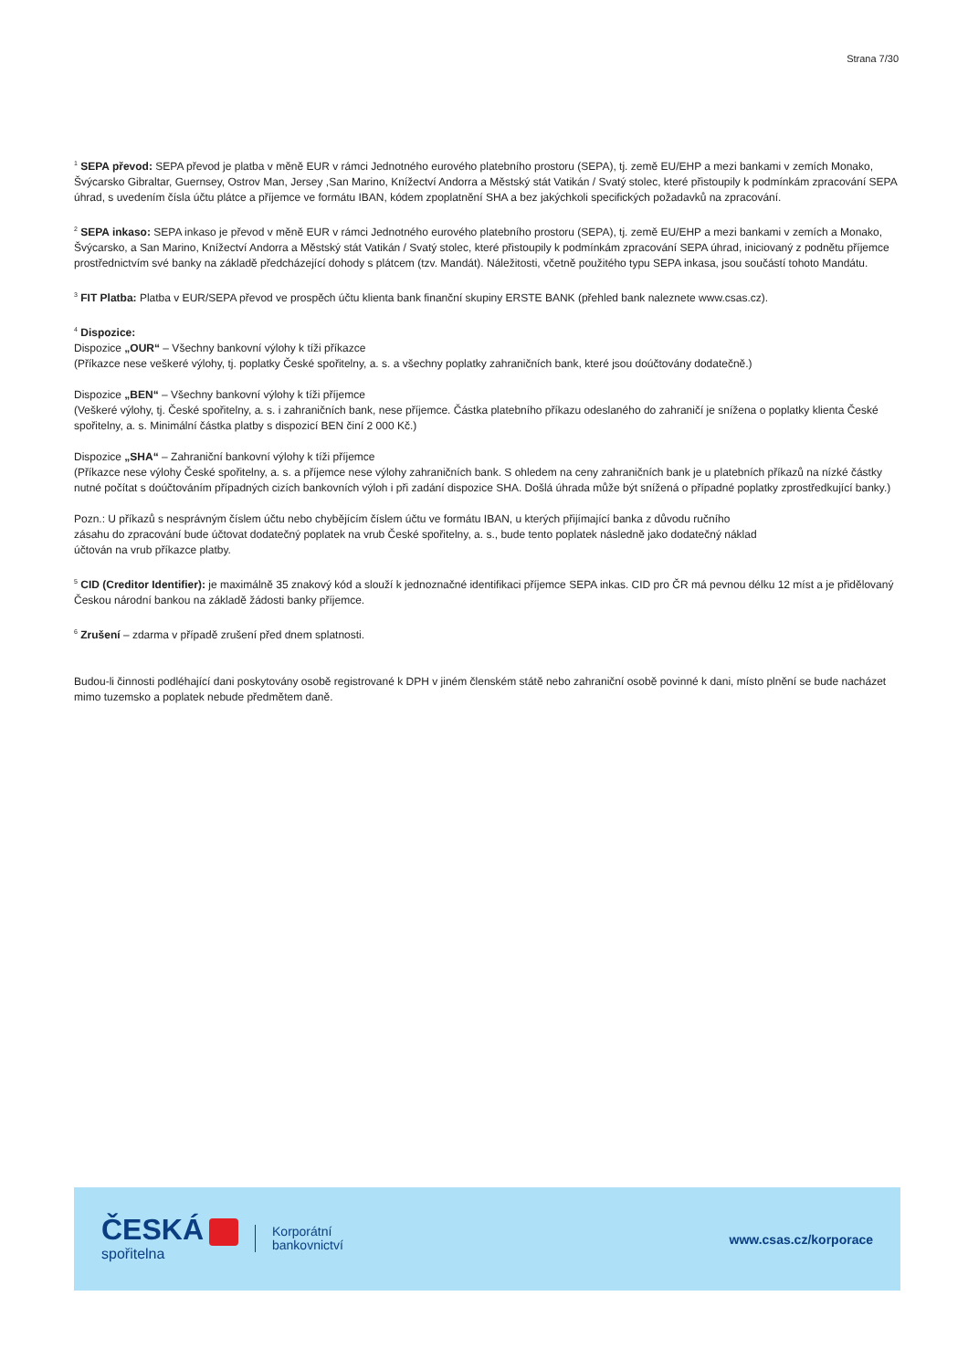Strana 7/30
<sup>1</sup> SEPA převod: SEPA převod je platba v měně EUR v rámci Jednotného eurového platebního prostoru (SEPA), tj. země EU/EHP a mezi bankami v zemích Monako, Švýcarsko Gibraltar, Guernsey, Ostrov Man, Jersey ,San Marino, Knížectví Andorra a Městský stát Vatikán / Svatý stolec, které přistoupily k podmínkám zpracování SEPA úhrad, s uvedením čísla účtu plátce a příjemce ve formátu IBAN, kódem zpoplatnění SHA a bez jakýchkoli specifických požadavků na zpracování.
<sup>2</sup> SEPA inkaso: SEPA inkaso je převod v měně EUR v rámci Jednotného eurového platebního prostoru (SEPA), tj. země EU/EHP a mezi bankami v zemích a Monako, Švýcarsko, a San Marino, Knížectví Andorra a Městský stát Vatikán / Svatý stolec, které přistoupily k podmínkám zpracování SEPA úhrad, iniciovaný z podnětu příjemce prostřednictvím své banky na základě předcházející dohody s plátcem (tzv. Mandát). Náležitosti, včetně použitého typu SEPA inkasa, jsou součástí tohoto Mandátu.
<sup>3</sup> FIT Platba: Platba v EUR/SEPA převod ve prospěch účtu klienta bank finanční skupiny ERSTE BANK (přehled bank naleznete www.csas.cz).
<sup>4</sup> Dispozice:
Dispozice „OUR“ – Všechny bankovní výlohy k tíži příkazce
(Příkazce nese veškeré výlohy, tj. poplatky České spořitelny, a. s. a všechny poplatky zahraničních bank, které jsou doúčtovány dodatečně.)
Dispozice „BEN“ – Všechny bankovní výlohy k tíži příjemce
(Veškeré výlohy, tj. České spořitelny, a. s. i zahraničních bank, nese příjemce. Částka platebního příkazu odeslaného do zahraničí je snížena o poplatky klienta České spořitelny, a. s. Minimální částka platby s dispozicí BEN činí 2 000 Kč.)
Dispozice „SHA“ – Zahraniční bankovní výlohy k tíži příjemce
(Příkazce nese výlohy České spořitelny, a. s. a příjemce nese výlohy zahraničních bank. S ohledem na ceny zahraničních bank je u platebních příkazů na nízké částky nutné počítat s doúčtováním případných cizích bankovních výloh i při zadání dispozice SHA. Došlá úhrada může být snížená o případné poplatky zprostředkující banky.)
Pozn.: U příkazů s nesprávným číslem účtu nebo chybějícím číslem účtu ve formátu IBAN, u kterých přijímající banka z důvodu ručního
zásahu do zpracování bude účtovat dodatečný poplatek na vrub České spořitelny, a. s., bude tento poplatek následně jako dodatečný náklad
účtován na vrub příkazce platby.
<sup>5</sup> CID (Creditor Identifier): je maximálně 35 znakový kód a slouží k jednoznačné identifikaci příjemce SEPA inkas. CID pro ČR má pevnou délku 12 míst a je přidělovaný Českou národní bankou na základě žádosti banky příjemce.
<sup>6</sup> Zrušení – zdarma v případě zrušení před dnem splatnosti.
Budou-li činnosti podléhající dani poskytovány osobě registrované k DPH v jiném členském státě nebo zahraniční osobě povinné k dani, místo plnění se bude nacházet mimo tuzemsko a poplatek nebude předmětem daně.
ČESKÁ
spořitelna
Korporátní
bankovnictví
www.csas.cz/korporace